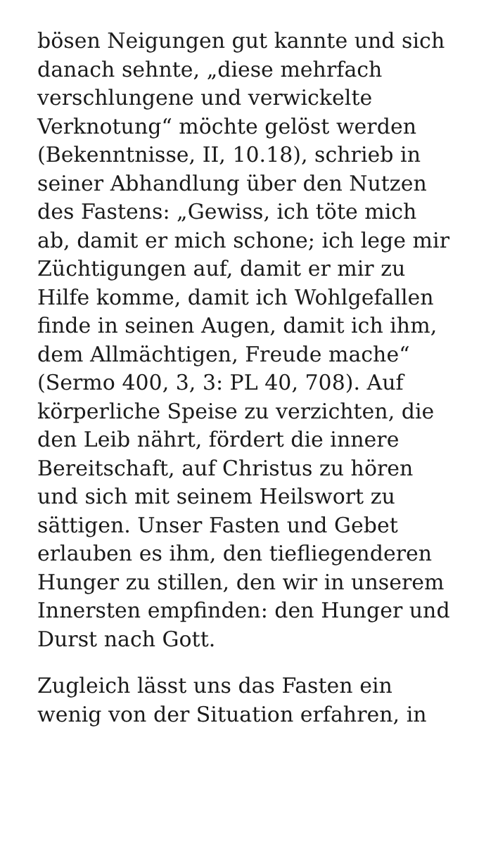bösen Neigungen gut kannte und sich danach sehnte, „diese mehrfach verschlungene und verwickelte Verknotung“ möchte gelöst werden (Bekenntnisse, II, 10.18), schrieb in seiner Abhandlung über den Nutzen des Fastens: „Gewiss, ich töte mich ab, damit er mich schone; ich lege mir Züchtigungen auf, damit er mir zu Hilfe komme, damit ich Wohlgefallen finde in seinen Augen, damit ich ihm, dem Allmächtigen, Freude mache“ (Sermo 400, 3, 3: PL 40, 708). Auf körperliche Speise zu verzichten, die den Leib nährt, fördert die innere Bereitschaft, auf Christus zu hören und sich mit seinem Heilswort zu sättigen. Unser Fasten und Gebet erlauben es ihm, den tiefliegenderen Hunger zu stillen, den wir in unserem Innersten empfinden: den Hunger und Durst nach Gott.
Zugleich lässt uns das Fasten ein wenig von der Situation erfahren, in